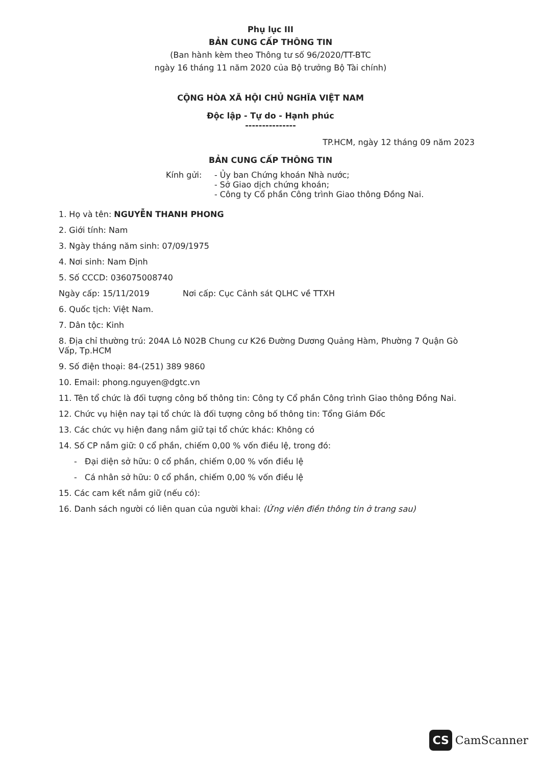Phụ lục III
BẢN CUNG CẤP THÔNG TIN
(Ban hành kèm theo Thông tư số 96/2020/TT-BTC
ngày 16 tháng 11 năm 2020 của Bộ trưởng Bộ Tài chính)
CỘNG HÒA XÃ HỘI CHỦ NGHĨA VIỆT NAM
Độc lập - Tự do - Hạnh phúc
---------------
TP.HCM, ngày 12 tháng 09 năm 2023
BẢN CUNG CẤP THÔNG TIN
Kính gửi: - Ủy ban Chứng khoán Nhà nước;
- Sở Giao dịch chứng khoán;
- Công ty Cổ phần Công trình Giao thông Đồng Nai.
1. Họ và tên: NGUYỄN THANH PHONG
2. Giới tính: Nam
3. Ngày tháng năm sinh: 07/09/1975
4. Nơi sinh: Nam Định
5. Số CCCD: 036075008740
Ngày cấp: 15/11/2019 Nơi cấp: Cục Cảnh sát QLHC về TTXH
6. Quốc tịch: Việt Nam.
7. Dân tộc: Kinh
8. Địa chỉ thường trú: 204A Lô N02B Chung cư K26 Đường Dương Quảng Hàm, Phường 7 Quận Gò Vấp, Tp.HCM
9. Số điện thoại: 84-(251) 389 9860
10. Email: phong.nguyen@dgtc.vn
11. Tên tổ chức là đối tượng công bố thông tin: Công ty Cổ phần Công trình Giao thông Đồng Nai.
12. Chức vụ hiện nay tại tổ chức là đối tượng công bố thông tin: Tổng Giám Đốc
13. Các chức vụ hiện đang nắm giữ tại tổ chức khác: Không có
14. Số CP nắm giữ: 0 cổ phần, chiếm 0,00 % vốn điều lệ, trong đó:
- Đại diện sở hữu: 0 cổ phần, chiếm 0,00 % vốn điều lệ
- Cá nhân sở hữu: 0 cổ phần, chiếm 0,00 % vốn điều lệ
15. Các cam kết nắm giữ (nếu có):
16. Danh sách người có liên quan của người khai: (Ứng viên điền thông tin ở trang sau)
CS CamScanner